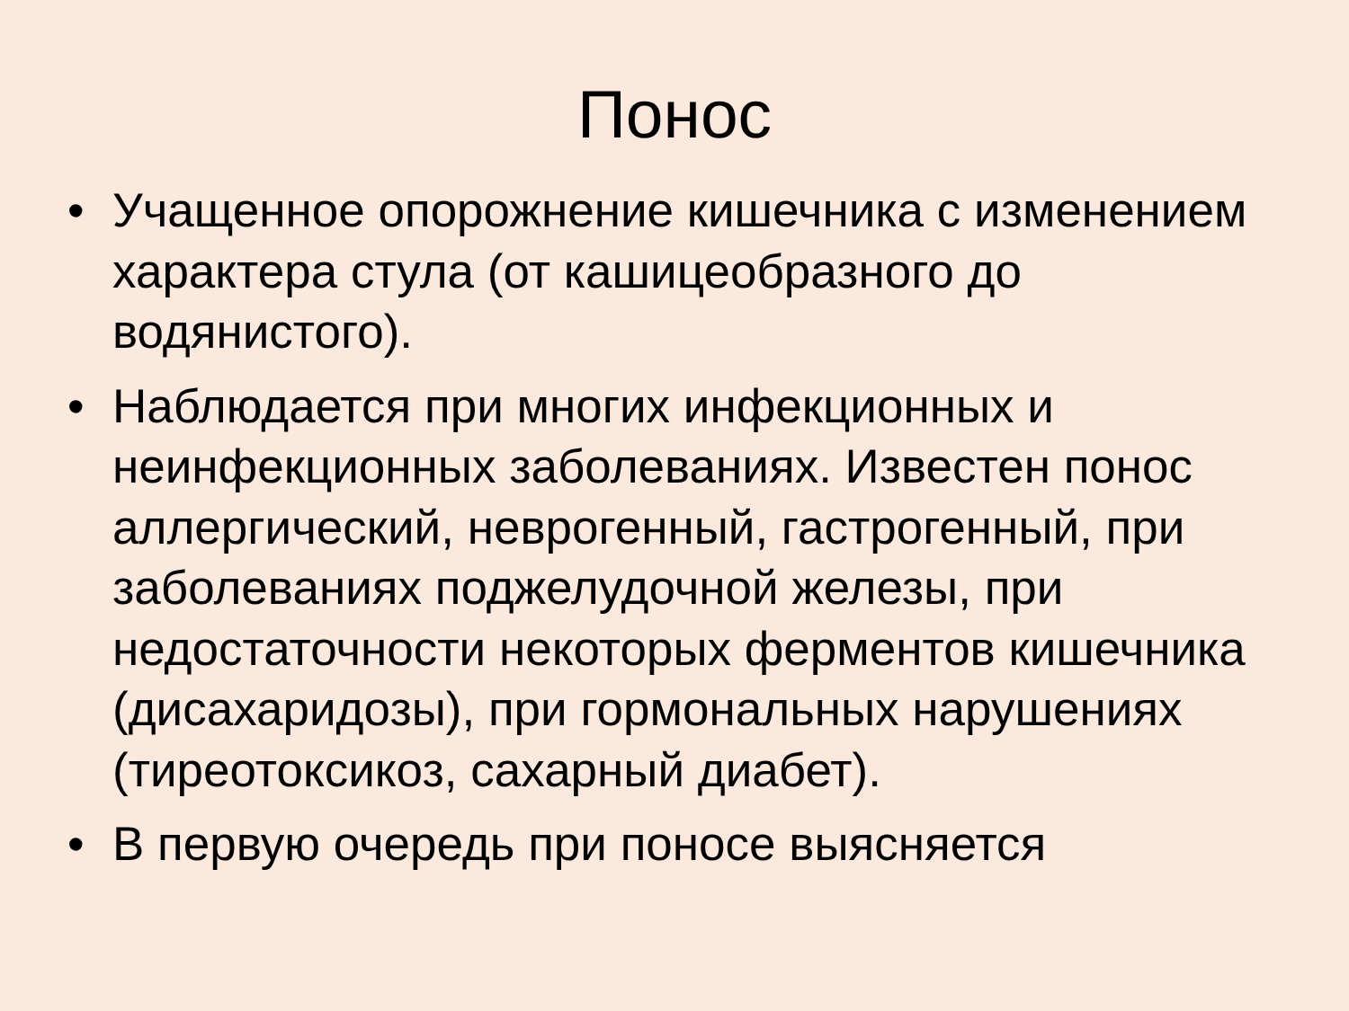Понос
• Учащенное опорожнение кишечника с изменением характера стула (от кашицеобразного до водянистого).
• Наблюдается при многих инфекционных и неинфекционных заболеваниях. Известен понос аллергический, неврогенный, гастрогенный, при заболеваниях поджелудочной железы, при недостаточности некоторых ферментов кишечника (дисахаридозы), при гормональных нарушениях (тиреотоксикоз, сахарный диабет).
• В первую очередь при поносе выясняется